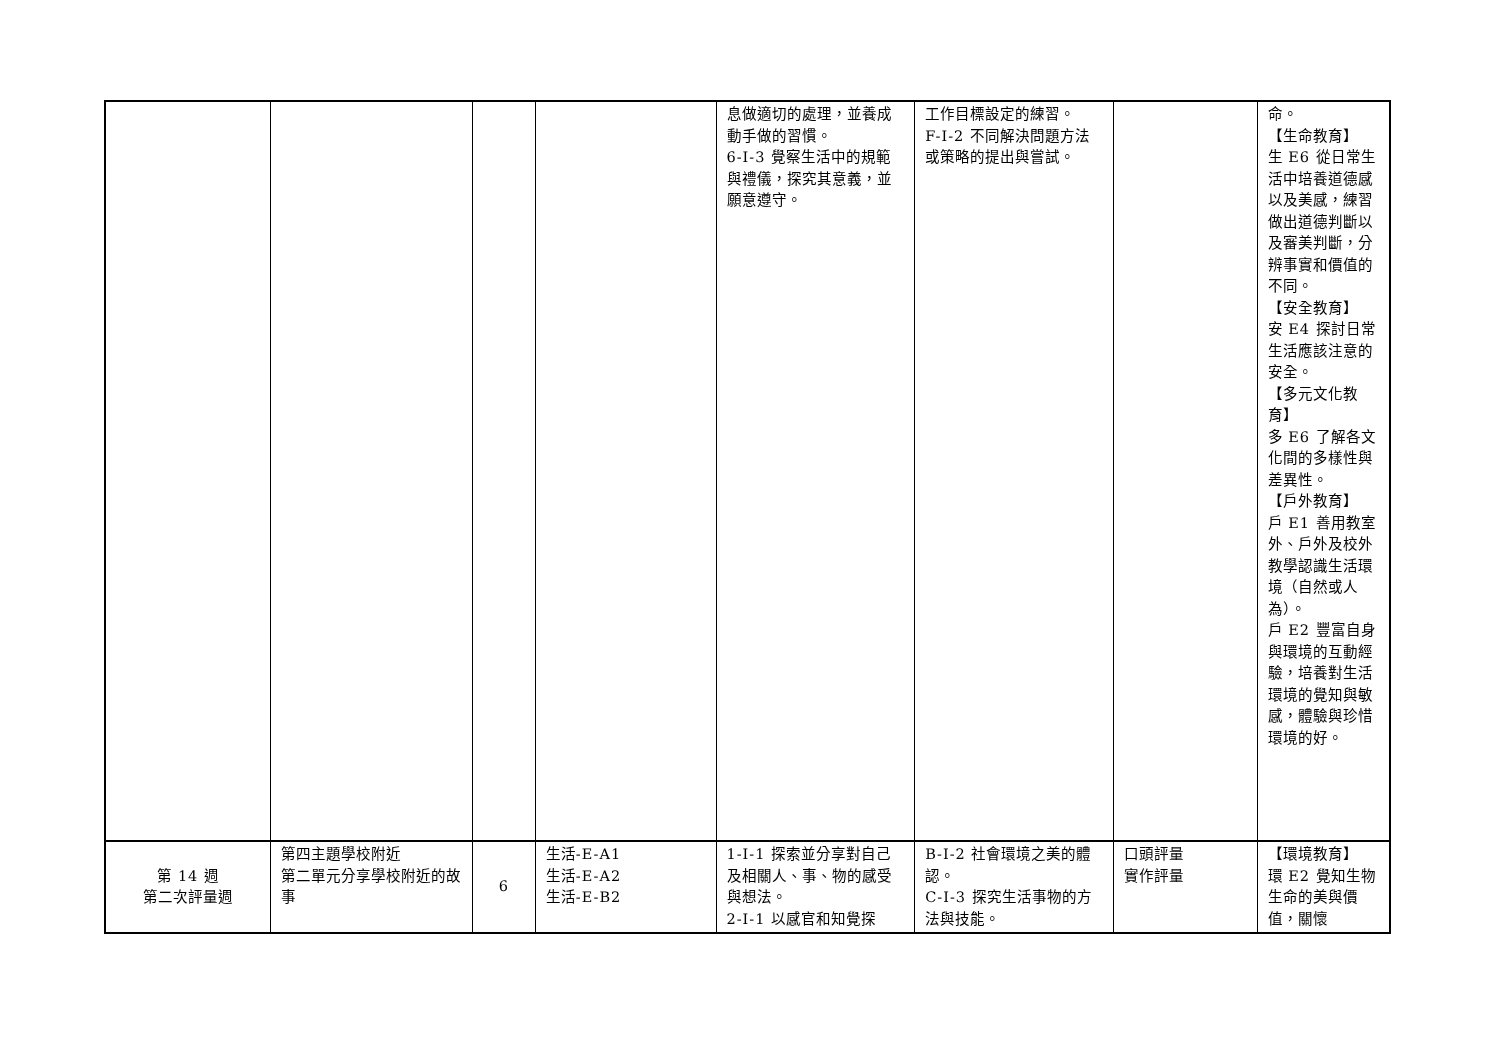| | | | | 息做適切的處理，並養成動手做的習慣。 6-I-3 覺察生活中的規範與禮儀，探究其意義，並願意遵守。 | 工作目標設定的練習。 F-I-2 不同解決問題方法或策略的提出與嘗試。 | | 命。 【生命教育】 生 E6 從日常生活中培養道德感以及美感，練習做出道德判斷以及審美判斷，分辨事實和價值的不同。 【安全教育】 安 E4 探討日常生活應該注意的安全。 【多元文化教育】 多 E6 了解各文化間的多樣性與差異性。 【戶外教育】 戶 E1 善用教室外、戶外及校外教學認識生活環境（自然或人為）。 戶 E2 豐富自身與環境的互動經驗，培養對生活環境的覺知與敏感，體驗與珍惜環境的好。 |
| 第 14 週 第二次評量週 | 第四主題學校附近 第二單元分享學校附近的故事 | 6 | 生活-E-A1 生活-E-A2 生活-E-B2 | 1-I-1 探索並分享對自己及相關人、事、物的感受與想法。 2-I-1 以感官和知覺探 | B-I-2 社會環境之美的體認。 C-I-3 探究生活事物的方法與技能。 | 口頭評量 實作評量 | 【環境教育】 環 E2 覺知生物生命的美與價值，關懷 |